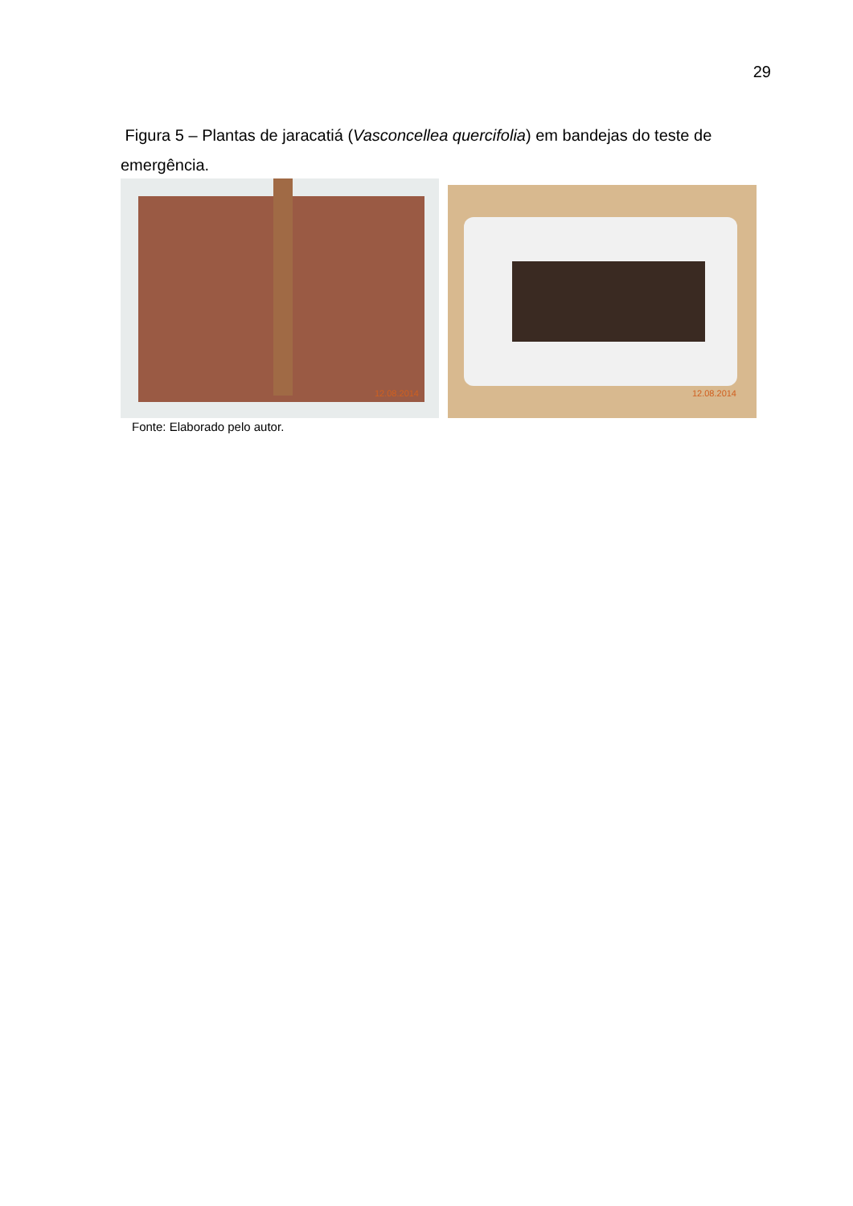29
Figura 5 – Plantas de jaracatiá (Vasconcellea quercifolia) em bandejas do teste de emergência.
12.08.2014 12.08.2014
Fonte: Elaborado pelo autor.